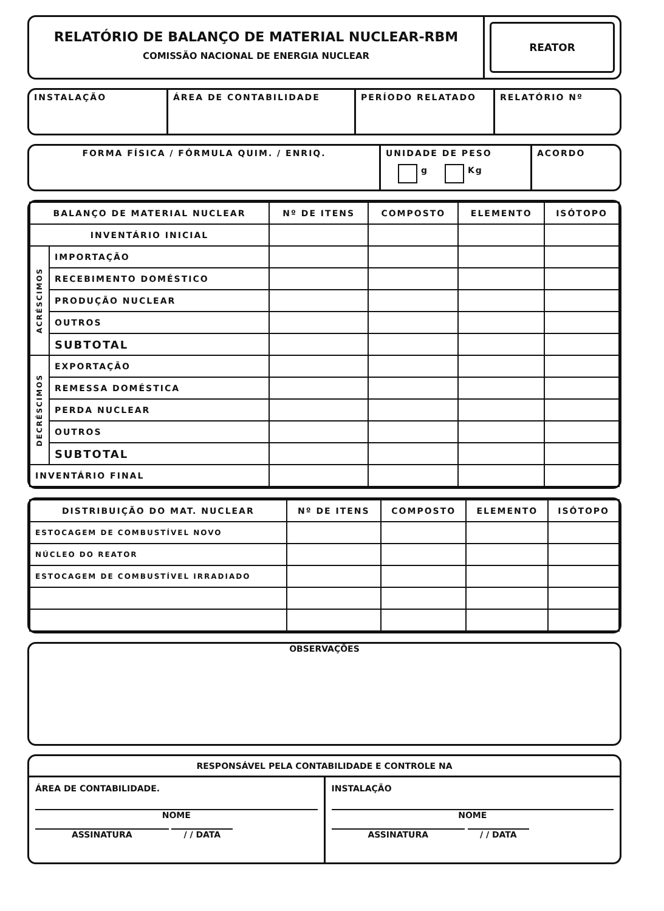RELATÓRIO DE BALANÇO DE MATERIAL NUCLEAR-RBM
COMISSÃO NACIONAL DE ENERGIA NUCLEAR
REATOR
INSTALAÇÃO ÁREA DE CONTABILIDADE PERÍODO RELATADO RELATÓRIO Nº
FORMA FÍSICA / FÓRMULA QUIM. / ENRIQ. UNIDADE DE PESO
g Kg
ACORDO
| BALANÇO DE MATERIAL NUCLEAR | | Nº DE ITENS | COMPOSTO | ELEMENTO | ISÓTOPO |
| --- | --- | --- | --- | --- | --- |
| INVENTÁRIO INICIAL | | | | | |
| ACRÉSCIMOS | IMPORTAÇÃO | | | | |
| | RECEBIMENTO DOMÉSTICO | | | | |
| | PRODUÇÃO NUCLEAR | | | | |
| | OUTROS | | | | |
| | SUBTOTAL | | | | |
| DECRÉSCIMOS | EXPORTAÇÃO | | | | |
| | REMESSA DOMÉSTICA | | | | |
| | PERDA NUCLEAR | | | | |
| | OUTROS | | | | |
| | SUBTOTAL | | | | |
| INVENTÁRIO FINAL | | | | | |
| DISTRIBUIÇÃO DO MAT. NUCLEAR | Nº DE ITENS | COMPOSTO | ELEMENTO | ISÓTOPO |
| --- | --- | --- | --- | --- |
| ESTOCAGEM DE COMBUSTÍVEL NOVO | | | | |
| NÚCLEO DO REATOR | | | | |
| ESTOCAGEM DE COMBUSTÍVEL IRRADIADO | | | | |
OBSERVAÇÕES
RESPONSÁVEL PELA CONTABILIDADE E CONTROLE NA
ÁREA DE CONTABILIDADE.
NOME
ASSINATURA / / DATA
INSTALAÇÃO
NOME
ASSINATURA / / DATA